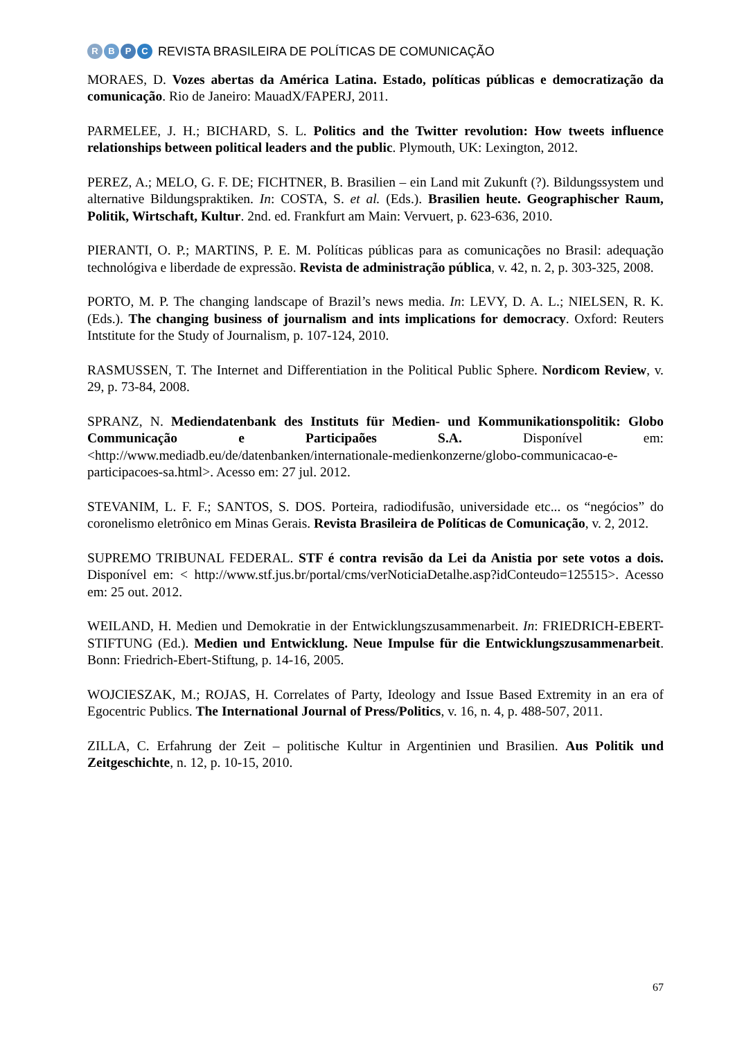RBPC
REVISTA BRASILEIRA DE POLÍTICAS DE COMUNICAÇÃO
MORAES, D. Vozes abertas da América Latina. Estado, políticas públicas e democratização da comunicação. Rio de Janeiro: MauadX/FAPERJ, 2011.
PARMELEE, J. H.; BICHARD, S. L. Politics and the Twitter revolution: How tweets influence relationships between political leaders and the public. Plymouth, UK: Lexington, 2012.
PEREZ, A.; MELO, G. F. DE; FICHTNER, B. Brasilien – ein Land mit Zukunft (?). Bildungssystem und alternative Bildungspraktiken. In: COSTA, S. et al. (Eds.). Brasilien heute. Geographischer Raum, Politik, Wirtschaft, Kultur. 2nd. ed. Frankfurt am Main: Vervuert, p. 623-636, 2010.
PIERANTI, O. P.; MARTINS, P. E. M. Políticas públicas para as comunicações no Brasil: adequação technológiva e liberdade de expressão. Revista de administração pública, v. 42, n. 2, p. 303-325, 2008.
PORTO, M. P. The changing landscape of Brazil’s news media. In: LEVY, D. A. L.; NIELSEN, R. K. (Eds.). The changing business of journalism and ints implications for democracy. Oxford: Reuters Intstitute for the Study of Journalism, p. 107-124, 2010.
RASMUSSEN, T. The Internet and Differentiation in the Political Public Sphere. Nordicom Review, v. 29, p. 73-84, 2008.
SPRANZ, N. Mediendatenbank des Instituts für Medien- und Kommunikationspolitik: Globo Communicação e Participaões S.A. Disponível em: <http://www.mediadb.eu/de/datenbanken/internationale-medienkonzerne/globo-communicacao-e-participacoes-sa.html>. Acesso em: 27 jul. 2012.
STEVANIM, L. F. F.; SANTOS, S. DOS. Porteira, radiodifusão, universidade etc... os “negócios” do coronelismo eletrônico em Minas Gerais. Revista Brasileira de Políticas de Comunicação, v. 2, 2012.
SUPREMO TRIBUNAL FEDERAL. STF é contra revisão da Lei da Anistia por sete votos a dois. Disponível em: < http://www.stf.jus.br/portal/cms/verNoticiaDetalhe.asp?idConteudo=125515>. Acesso em: 25 out. 2012.
WEILAND, H. Medien und Demokratie in der Entwicklungszusammenarbeit. In: FRIEDRICH-EBERT-STIFTUNG (Ed.). Medien und Entwicklung. Neue Impulse für die Entwicklungszusammenarbeit. Bonn: Friedrich-Ebert-Stiftung, p. 14-16, 2005.
WOJCIESZAK, M.; ROJAS, H. Correlates of Party, Ideology and Issue Based Extremity in an era of Egocentric Publics. The International Journal of Press/Politics, v. 16, n. 4, p. 488-507, 2011.
ZILLA, C. Erfahrung der Zeit – politische Kultur in Argentinien und Brasilien. Aus Politik und Zeitgeschichte, n. 12, p. 10-15, 2010.
67